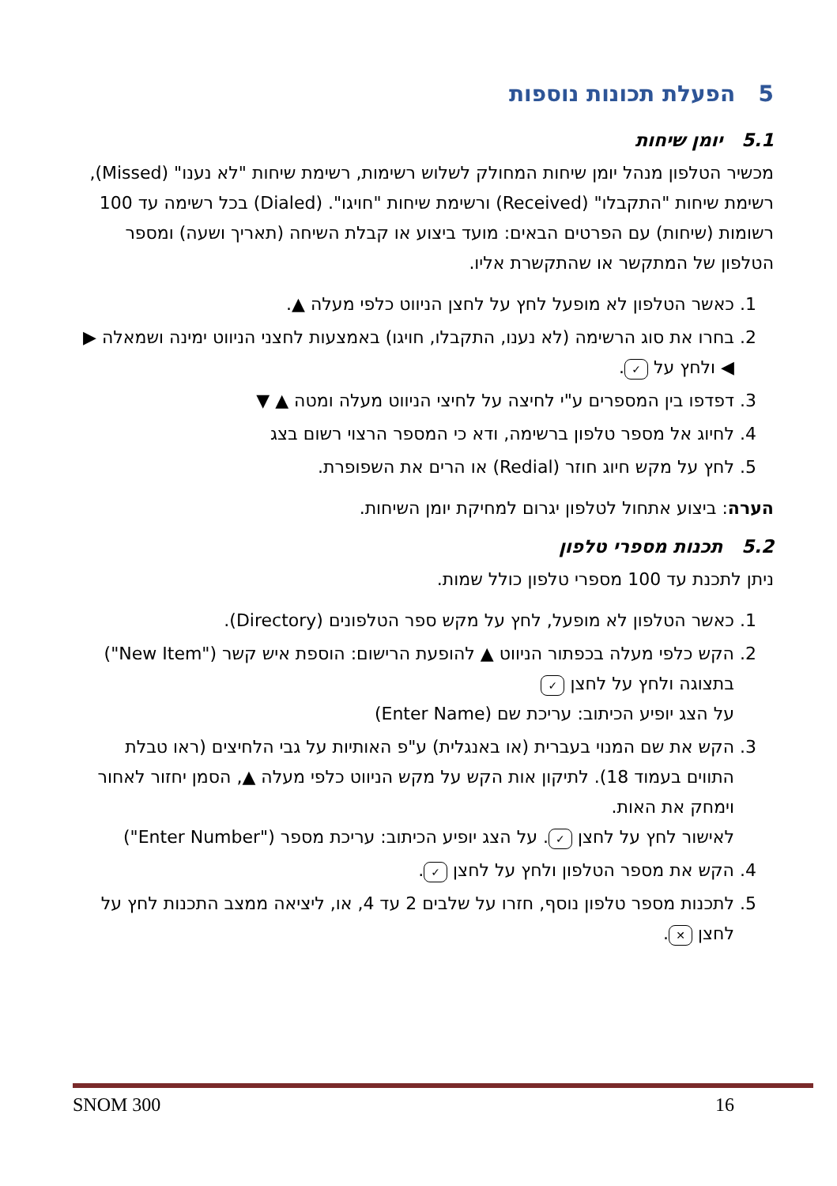5 הפעלת תכונות נוספות
5.1 יומן שיחות
מכשיר הטלפון מנהל יומן שיחות המחולק לשלוש רשימות, רשימת שיחות "לא נענו" (Missed), רשימת שיחות "התקבלו" (Received) ורשימת שיחות "חויגו". (Dialed) בכל רשימה עד 100 רשומות (שיחות) עם הפרטים הבאים: מועד ביצוע או קבלת השיחה (תאריך ושעה) ומספר הטלפון של המתקשר או שהתקשרת אליו.
1. כאשר הטלפון לא מופעל לחץ על לחצן הניווט כלפי מעלה ▲.
2. בחרו את סוג הרשימה (לא נענו, התקבלו, חויגו) באמצעות לחצני הניווט ימינה ושמאלה ▶ ◀ ולחץ על ✓.
3. דפדפו בין המספרים ע"י לחיצה על לחיצי הניווט מעלה ומטה ▲ ▼
4. לחיוג אל מספר טלפון ברשימה, ודא כי המספר הרצוי רשום בצג
5. לחץ על מקש חיוג חוזר (Redial) או הרים את השפופרת.
הערה: ביצוע אתחול לטלפון יגרום למחיקת יומן השיחות.
5.2 תכנות מספרי טלפון
ניתן לתכנת עד 100 מספרי טלפון כולל שמות.
1. כאשר הטלפון לא מופעל, לחץ על מקש ספר הטלפונים (Directory).
2. הקש כלפי מעלה בכפתור הניווט ▲ להופעת הרישום: הוספת איש קשר ("New Item") בתצוגה ולחץ על לחצן ✓
על הצג יופיע הכיתוב: עריכת שם (Enter Name)
3. הקש את שם המנוי בעברית (או באנגלית) ע"פ האותיות על גבי הלחיצים (ראו טבלת התווים בעמוד 18). לתיקון אות הקש על מקש הניווט כלפי מעלה ▲, הסמן יחזור לאחור וימחק את האות.
לאישור לחץ על לחצן ✓. על הצג יופיע הכיתוב: עריכת מספר ("Enter Number")
4. הקש את מספר הטלפון ולחץ על לחצן ✓.
5. לתכנות מספר טלפון נוסף, חזרו על שלבים 2 עד 4, או, ליציאה ממצב התכנות לחץ על לחצן ✕.
SNOM 300 16